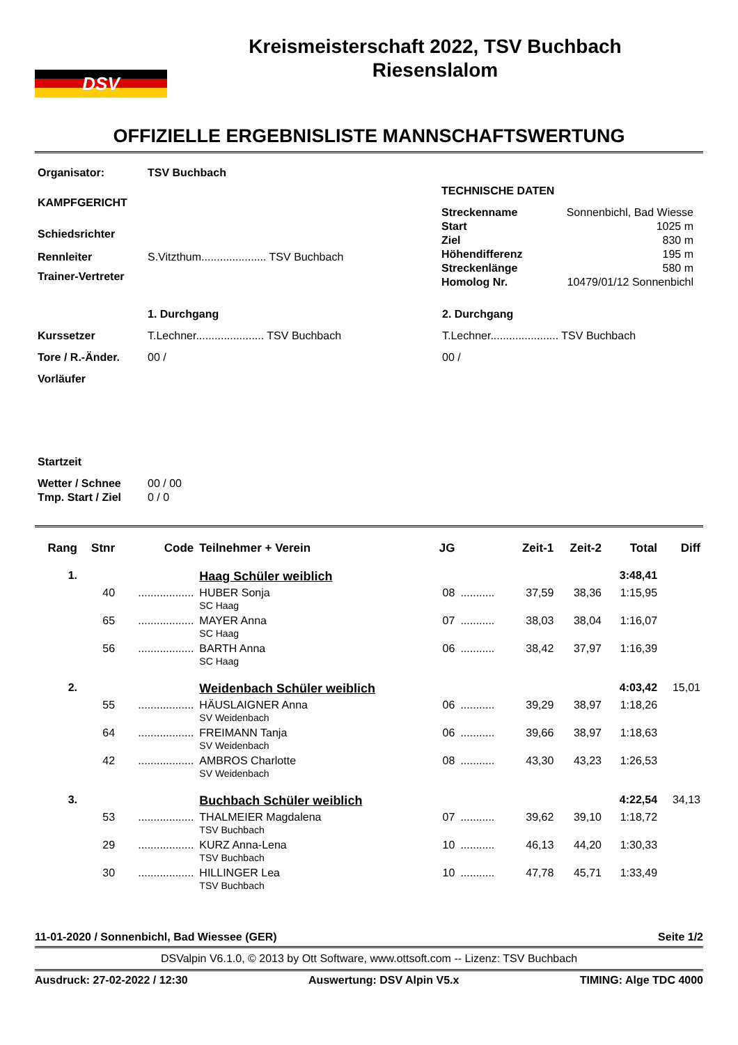DSV
Kreismeisterschaft 2022, TSV Buchbach
Riesenslalom
OFFIZIELLE ERGEBNISLISTE MANNSCHAFTSWERTUNG
| Organisator: | TSV Buchbach |
| KAMPFGERICHT | |
| Schiedsrichter | |
| Rennleiter | S.Vitzthum..................... TSV Buchbach |
| Trainer-Vertreter | |
| TECHNISCHE DATEN | |
| Streckenname | Sonnenbichl, Bad Wiesse |
| Start | 1025 m |
| Ziel | 830 m |
| Höhendifferenz | 195 m |
| Streckenlänge | 580 m |
| Homolog Nr. | 10479/01/12 Sonnenbichl |
| | 1. Durchgang | 2. Durchgang |
| Kurssetzer | T.Lechner...................... TSV Buchbach | T.Lechner...................... TSV Buchbach |
| Tore / R.-Änder. | 00 / | 00 / |
| Vorläufer | | |
| Startzeit | | |
| Wetter / Schnee | 00 / 00 | |
| Tmp. Start / Ziel | 0 / 0 | |
| Rang | Stnr | Code | Teilnehmer + Verein | JG | | Zeit-1 | Zeit-2 | Total | Diff |
| 1. | | | Haag Schüler weiblich | | | | | 3:48,41 | |
| | 40 | .................. | HUBER Sonja SC Haag | 08 | ........... | 37,59 | 38,36 | 1:15,95 | |
| | 65 | .................. | MAYER Anna SC Haag | 07 | ........... | 38,03 | 38,04 | 1:16,07 | |
| | 56 | .................. | BARTH Anna SC Haag | 06 | ........... | 38,42 | 37,97 | 1:16,39 | |
| 2. | | | Weidenbach Schüler weiblich | | | | | 4:03,42 | 15,01 |
| | 55 | .................. | HÄUSLAIGNER Anna SV Weidenbach | 06 | ........... | 39,29 | 38,97 | 1:18,26 | |
| | 64 | .................. | FREIMANN Tanja SV Weidenbach | 06 | ........... | 39,66 | 38,97 | 1:18,63 | |
| | 42 | .................. | AMBROS Charlotte SV Weidenbach | 08 | ........... | 43,30 | 43,23 | 1:26,53 | |
| 3. | | | Buchbach Schüler weiblich | | | | | 4:22,54 | 34,13 |
| | 53 | .................. | THALMEIER Magdalena TSV Buchbach | 07 | ........... | 39,62 | 39,10 | 1:18,72 | |
| | 29 | .................. | KURZ Anna-Lena TSV Buchbach | 10 | ........... | 46,13 | 44,20 | 1:30,33 | |
| | 30 | .................. | HILLINGER Lea TSV Buchbach | 10 | ........... | 47,78 | 45,71 | 1:33,49 | |
11-01-2020 / Sonnenbichl, Bad Wiessee (GER) Seite 1/2
DSValpin V6.1.0, © 2013 by Ott Software, www.ottsoft.com -- Lizenz: TSV Buchbach
Ausdruck: 27-02-2022 / 12:30 Auswertung: DSV Alpin V5.x TIMING: Alge TDC 4000